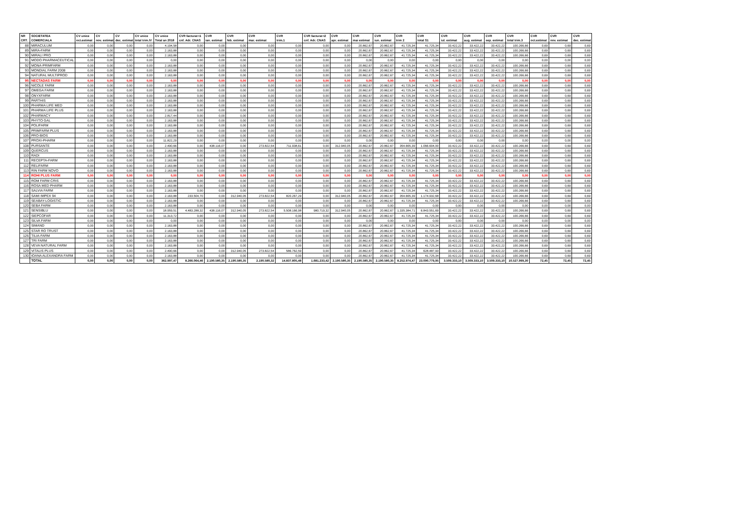| NR | SOCIETATEA | CV unice | CV | CV | CV unice | CV unice | CVR facturat t1 | CVR | CVR | CVR | CVR | CVR facturat t2 | CVR | CVR | CVR | CVR | CVR | CVR | CVR | CVR | CVR | CVR | CVR | CVR |
| --- | --- | --- | --- | --- | --- | --- | --- | --- | --- | --- | --- | --- | --- | --- | --- | --- | --- | --- | --- | --- | --- | --- | --- | --- |
| CRT. | COMERCIALA | oct.estimat | nov. estimat | dec. estimat | total trim.IV | Total an 2018 | cnf. Adr. CNAS | ian. estimat | feb. estimat | mar. estimat | trim.1 | cnf. Adr. CNAS | apr. estimat | mai estimat | iun. estimat | trim 2 | total S1 | iul. estimat | aug. estimat | sep. estimat | total trim.3 | oct.estimat | nov. estimat | dec. estimat |
| 88 | MIRACULUM | 0,00 | 0,00 | 0,00 | 0,00 | 4.194,58 | 0,00 | 0,00 | 0,00 | 0,00 | 0,00 | 0,00 | 0,00 | 20.862,67 | 20.862,67 | 41.725,34 | 41.725,34 | 33.422,22 | 33.422,22 | 33.422,22 | 100.266,66 | 0,69 | 0,69 | 0,69 |
| 89 | MIRA-FARM | 0,00 | 0,00 | 0,00 | 0,00 | 2.163,88 | 0,00 | 0,00 | 0,00 | 0,00 | 0,00 | 0,00 | 0,00 | 20.862,67 | 20.862,67 | 41.725,34 | 41.725,34 | 33.422,22 | 33.422,22 | 33.422,22 | 100.266,66 | 0,69 | 0,69 | 0,69 |
| 90 | MIRALI PRO | 0,00 | 0,00 | 0,00 | 0,00 | 2.163,88 | 0,00 | 0,00 | 0,00 | 0,00 | 0,00 | 0,00 | 0,00 | 20.862,67 | 20.862,67 | 41.725,34 | 41.725,34 | 33.422,22 | 33.422,22 | 33.422,22 | 100.266,66 | 0,69 | 0,69 | 0,69 |
| 91 | MODO PHARMACEUTICAL | 0,00 | 0,00 | 0,00 | 0,00 | 0,00 | 0,00 | 0,00 | 0,00 | 0,00 | 0,00 | 0,00 | 0,00 | 0,00 | 0,00 | 0,00 | 0,00 | 0,00 | 0,00 | 0,00 | 0,00 | 0,00 | 0,00 | 0,00 |
| 92 | MONA-PRIMFARM | 0,00 | 0,00 | 0,00 | 0,00 | 2.163,88 | 0,00 | 0,00 | 0,00 | 0,00 | 0,00 | 0,00 | 0,00 | 20.862,67 | 20.862,67 | 41.725,34 | 41.725,34 | 33.422,22 | 33.422,22 | 33.422,22 | 100.266,66 | 0,69 | 0,69 | 0,69 |
| 93 | MONDIAL FARM 2008 | 0,00 | 0,00 | 0,00 | 0,00 | 2.163,88 | 0,00 | 0,00 | 0,00 | 0,00 | 0,00 | 0,00 | 0,00 | 20.862,67 | 20.862,67 | 41.725,34 | 41.725,34 | 33.422,22 | 33.422,22 | 33.422,22 | 100.266,66 | 0,69 | 0,69 | 0,69 |
| 94 | NATURAL MULTIPROD | 0,00 | 0,00 | 0,00 | 0,00 | 2.163,88 | 0,00 | 0,00 | 0,00 | 0,00 | 0,00 | 0,00 | 0,00 | 20.862,67 | 20.862,67 | 41.725,34 | 41.725,34 | 33.422,22 | 33.422,22 | 33.422,22 | 100.266,66 | 0,69 | 0,69 | 0,69 |
| 95 | NECTADAS FARM | 0,00 | 0,00 | 0,00 | 0,00 | 0,00 | 0,00 | 0,00 | 0,00 | 0,00 | 0,00 | 0,00 | 0,00 | 0,00 | 0,00 | 0,00 | 0,00 | 0,00 | 0,00 | 0,00 | 0,00 | 0,00 | 0,00 | 0,00 |
| 96 | NICOLE FARM | 0,00 | 0,00 | 0,00 | 0,00 | 2.163,88 | 0,00 | 0,00 | 0,00 | 0,00 | 0,00 | 0,00 | 0,00 | 20.862,67 | 20.862,67 | 41.725,34 | 41.725,34 | 33.422,22 | 33.422,22 | 33.422,22 | 100.266,66 | 0,69 | 0,69 | 0,69 |
| 97 | OMEGA FARM | 0,00 | 0,00 | 0,00 | 0,00 | 2.163,88 | 0,00 | 0,00 | 0,00 | 0,00 | 0,00 | 0,00 | 0,00 | 20.862,67 | 20.862,67 | 41.725,34 | 41.725,34 | 33.422,22 | 33.422,22 | 33.422,22 | 100.266,66 | 0,69 | 0,69 | 0,69 |
| 98 | ONYXFARM | 0,00 | 0,00 | 0,00 | 0,00 | 2.163,88 | 0,00 | 0,00 | 0,00 | 0,00 | 0,00 | 0,00 | 0,00 | 20.862,67 | 20.862,67 | 41.725,34 | 41.725,34 | 33.422,22 | 33.422,22 | 33.422,22 | 100.266,66 | 0,69 | 0,69 | 0,69 |
| 99 | PARTHIS | 0,00 | 0,00 | 0,00 | 0,00 | 2.163,88 | 0,00 | 0,00 | 0,00 | 0,00 | 0,00 | 0,00 | 0,00 | 20.862,67 | 20.862,67 | 41.725,34 | 41.725,34 | 33.422,22 | 33.422,22 | 33.422,22 | 100.266,66 | 0,69 | 0,69 | 0,69 |
| 100 | PHARMA LIFE MED | 0,00 | 0,00 | 0,00 | 0,00 | 2.163,88 | 0,00 | 0,00 | 0,00 | 0,00 | 0,00 | 0,00 | 0,00 | 20.862,67 | 20.862,67 | 41.725,34 | 41.725,34 | 33.422,22 | 33.422,22 | 33.422,22 | 100.266,66 | 0,69 | 0,69 | 0,69 |
| 101 | PHARMA LIFE PLUS | 0,00 | 0,00 | 0,00 | 0,00 | 2.163,88 | 0,00 | 0,00 | 0,00 | 0,00 | 0,00 | 0,00 | 0,00 | 20.862,67 | 20.862,67 | 41.725,34 | 41.725,34 | 33.422,22 | 33.422,22 | 33.422,22 | 100.266,66 | 0,69 | 0,69 | 0,69 |
| 102 | PHARMACY | 0,00 | 0,00 | 0,00 | 0,00 | 2.817,44 | 0,00 | 0,00 | 0,00 | 0,00 | 0,00 | 0,00 | 0,00 | 20.862,67 | 20.862,67 | 41.725,34 | 41.725,34 | 33.422,22 | 33.422,22 | 33.422,22 | 100.266,66 | 0,69 | 0,69 | 0,69 |
| 103 | PHYTO GAL | 0,00 | 0,00 | 0,00 | 0,00 | 2.163,88 | 0,00 | 0,00 | 0,00 | 0,00 | 0,00 | 0,00 | 0,00 | 20.862,67 | 20.862,67 | 41.725,34 | 41.725,34 | 33.422,22 | 33.422,22 | 33.422,22 | 100.266,66 | 0,69 | 0,69 | 0,69 |
| 104 | POLIFARM | 0,00 | 0,00 | 0,00 | 0,00 | 2.163,88 | 0,00 | 0,00 | 0,00 | 0,00 | 0,00 | 0,00 | 0,00 | 20.862,67 | 20.862,67 | 41.725,34 | 41.725,34 | 33.422,22 | 33.422,22 | 33.422,22 | 100.266,66 | 0,69 | 0,69 | 0,69 |
| 105 | PRIMFARM PLUS | 0,00 | 0,00 | 0,00 | 0,00 | 2.163,88 | 0,00 | 0,00 | 0,00 | 0,00 | 0,00 | 0,00 | 0,00 | 20.862,67 | 20.862,67 | 41.725,34 | 41.725,34 | 33.422,22 | 33.422,22 | 33.422,22 | 100.266,66 | 0,69 | 0,69 | 0,69 |
| 106 | PRO-BIOS | 0,00 | 0,00 | 0,00 | 0,00 | 2.163,88 | 0,00 | 0,00 | 0,00 | 0,00 | 0,00 | 0,00 | 0,00 | 20.862,67 | 20.862,67 | 41.725,34 | 41.725,34 | 33.422,22 | 33.422,22 | 33.422,22 | 100.266,66 | 0,69 | 0,69 | 0,69 |
| 107 | PROXI-PHARM | 0,00 | 0,00 | 0,00 | 0,00 | 11.822,29 | 0,00 | 0,00 | 0,00 | 0,00 | 0,00 | 0,00 | 0,00 | 0,00 | 0,00 | 0,00 | 0,00 | 0,00 | 0,00 | 0,00 | 0,00 | 0,00 | 0,00 | 0,00 |
| 108 | PURSANTE | 0,00 | 0,00 | 0,00 | 0,00 | 2.490,66 | 0,00 | 438.116,07 | 0,00 | 273.822,54 | 711.938,61 | 0,00 | 312.940,05 | 20.862,67 | 20.862,67 | 354.665,39 | 1.066.604,00 | 33.422,22 | 33.422,22 | 33.422,22 | 100.266,66 | 0,69 | 0,69 | 0,69 |
| 109 | QUERCUS | 0,00 | 0,00 | 0,00 | 0,00 | 2.163,88 | 0,00 | 0,00 | 0,00 | 0,00 | 0,00 | 0,00 | 0,00 | 20.862,67 | 20.862,67 | 41.725,34 | 41.725,34 | 33.422,22 | 33.422,22 | 33.422,22 | 100.266,66 | 0,69 | 0,69 | 0,69 |
| 110 | RADI | 0,00 | 0,00 | 0,00 | 0,00 | 2.163,88 | 0,00 | 0,00 | 0,00 | 0,00 | 0,00 | 0,00 | 0,00 | 20.862,67 | 20.862,67 | 41.725,34 | 41.725,34 | 33.422,22 | 33.422,22 | 33.422,22 | 100.266,66 | 0,69 | 0,69 | 0,69 |
| 111 | RECEPTA-FARM | 0,00 | 0,00 | 0,00 | 0,00 | 2.163,88 | 0,00 | 0,00 | 0,00 | 0,00 | 0,00 | 0,00 | 0,00 | 20.862,67 | 20.862,67 | 41.725,34 | 41.725,34 | 33.422,22 | 33.422,22 | 33.422,22 | 100.266,66 | 0,69 | 0,69 | 0,69 |
| 112 | RELIFARM | 0,00 | 0,00 | 0,00 | 0,00 | 2.163,88 | 0,00 | 0,00 | 0,00 | 0,00 | 0,00 | 0,00 | 0,00 | 20.862,67 | 20.862,67 | 41.725,34 | 41.725,34 | 33.422,22 | 33.422,22 | 33.422,22 | 100.266,66 | 0,69 | 0,69 | 0,69 |
| 113 | RIN FARM NOVO | 0,00 | 0,00 | 0,00 | 0,00 | 2.163,88 | 0,00 | 0,00 | 0,00 | 0,00 | 0,00 | 0,00 | 0,00 | 20.862,67 | 20.862,67 | 41.725,34 | 41.725,34 | 33.422,22 | 33.422,22 | 33.422,22 | 100.266,66 | 0,69 | 0,69 | 0,69 |
| 114 | ROHI PLUS FARM | 0,00 | 0,00 | 0,00 | 0,00 | 0,00 | 0,00 | 0,00 | 0,00 | 0,00 | 0,00 | 0,00 | 0,00 | 0,00 | 0,00 | 0,00 | 0,00 | 0,00 | 0,00 | 0,00 | 0,00 | 0,00 | 0,00 | 0,00 |
| 115 | ROM FARM CRIS | 0,00 | 0,00 | 0,00 | 0,00 | 2.163,88 | 0,00 | 0,00 | 0,00 | 0,00 | 0,00 | 0,00 | 0,00 | 20.862,67 | 20.862,67 | 41.725,34 | 41.725,34 | 33.422,22 | 33.422,22 | 33.422,22 | 100.266,66 | 0,69 | 0,69 | 0,69 |
| 116 | ROSA MED PHARM | 0,00 | 0,00 | 0,00 | 0,00 | 2.163,88 | 0,00 | 0,00 | 0,00 | 0,00 | 0,00 | 0,00 | 0,00 | 20.862,67 | 20.862,67 | 41.725,34 | 41.725,34 | 33.422,22 | 33.422,22 | 33.422,22 | 100.266,66 | 0,69 | 0,69 | 0,69 |
| 117 | SALVIA FARM | 0,00 | 0,00 | 0,00 | 0,00 | 2.163,88 | 0,00 | 0,00 | 0,00 | 0,00 | 0,00 | 0,00 | 0,00 | 20.862,67 | 20.862,67 | 41.725,34 | 41.725,34 | 33.422,22 | 33.422,22 | 33.422,22 | 100.266,66 | 0,69 | 0,69 | 0,69 |
| 118 | SAMI IMPEX 94 | 0,00 | 0,00 | 0,00 | 0,00 | 2.163,88 | 233.504,70 | 0,00 | 312.940,05 | 273.822,54 | 820.267,29 | 0,00 | 312.940,05 | 20.862,67 | 20.862,67 | 354.665,39 | 1.174.932,68 | 33.422,22 | 33.422,22 | 33.422,22 | 100.266,66 | 0,69 | 0,69 | 0,69 |
| 119 | SEABAY-LOGISTIC | 0,00 | 0,00 | 0,00 | 0,00 | 2.163,88 | 0,00 | 0,00 | 0,00 | 0,00 | 0,00 | 0,00 | 0,00 | 20.862,67 | 20.862,67 | 41.725,34 | 41.725,34 | 33.422,22 | 33.422,22 | 33.422,22 | 100.266,66 | 0,69 | 0,69 | 0,69 |
| 120 | SEBA FARM | 0,00 | 0,00 | 0,00 | 0,00 | 2.163,88 | 0,00 | 0,00 | 0,00 | 0,00 | 0,00 | 0,00 | 0,00 | 0,00 | 0,00 | 0,00 | 0,00 | 0,00 | 0,00 | 0,00 | 0,00 | 0,00 | 0,00 | 0,00 |
| 121 | SENSIBLU | 0,00 | 0,00 | 0,00 | 0,00 | 18.959,51 | 4.483.288,32 | 438.116,07 | 312.940,05 | 273.822,54 | 5.508.166,98 | 980.719,32 | 312.940,05 | 20.862,67 | 20.862,67 | 1.335.384,71 | 6.843.551,69 | 33.422,22 | 33.422,22 | 33.422,22 | 100.266,66 | 0,69 | 0,69 | 0,69 |
| 122 | SIEPCOFAR | 0,00 | 0,00 | 0,00 | 0,00 | 11.313,72 | 0,00 | 0,00 | 0,00 | 0,00 | 0,00 | 0,00 | 0,00 | 20.862,67 | 20.862,67 | 41.725,34 | 41.725,34 | 33.422,22 | 33.422,22 | 33.422,22 | 100.266,66 | 0,69 | 0,69 | 0,69 |
| 123 | SILVA FARM | 0,00 | 0,00 | 0,00 | 0,00 | 0,00 | 0,00 | 0,00 | 0,00 | 0,00 | 0,00 | 0,00 | 0,00 | 0,00 | 0,00 | 0,00 | 0,00 | 0,00 | 0,00 | 0,00 | 0,00 | 0,00 | 0,00 | 0,00 |
| 124 | SIMAND | 0,00 | 0,00 | 0,00 | 0,00 | 2.163,88 | 0,00 | 0,00 | 0,00 | 0,00 | 0,00 | 0,00 | 0,00 | 20.862,67 | 20.862,67 | 41.725,34 | 41.725,34 | 33.422,22 | 33.422,22 | 33.422,22 | 100.266,66 | 0,69 | 0,69 | 0,69 |
| 125 | STAR RO TRUST | 0,00 | 0,00 | 0,00 | 0,00 | 2.163,88 | 0,00 | 0,00 | 0,00 | 0,00 | 0,00 | 0,00 | 0,00 | 20.862,67 | 20.862,67 | 41.725,34 | 41.725,34 | 33.422,22 | 33.422,22 | 33.422,22 | 100.266,66 | 0,69 | 0,69 | 0,69 |
| 126 | TILIA-FARM | 0,00 | 0,00 | 0,00 | 0,00 | 2.163,88 | 0,00 | 0,00 | 0,00 | 0,00 | 0,00 | 0,00 | 0,00 | 20.862,67 | 20.862,67 | 41.725,34 | 41.725,34 | 33.422,22 | 33.422,22 | 33.422,22 | 100.266,66 | 0,69 | 0,69 | 0,69 |
| 127 | TRI FARM | 0,00 | 0,00 | 0,00 | 0,00 | 2.163,88 | 0,00 | 0,00 | 0,00 | 0,00 | 0,00 | 0,00 | 0,00 | 20.862,67 | 20.862,67 | 41.725,34 | 41.725,34 | 33.422,22 | 33.422,22 | 33.422,22 | 100.266,66 | 0,69 | 0,69 | 0,69 |
| 128 | VEVA NATURAL FARM | 0,00 | 0,00 | 0,00 | 0,00 | 2.163,88 | 0,00 | 0,00 | 0,00 | 0,00 | 0,00 | 0,00 | 0,00 | 20.862,67 | 20.862,67 | 41.725,34 | 41.725,34 | 33.422,22 | 33.422,22 | 33.422,22 | 100.266,66 | 0,69 | 0,69 | 0,69 |
| 129 | VITALIS PLUS | 0,00 | 0,00 | 0,00 | 0,00 | 2.490,66 | 0,00 | 0,00 | 312.940,05 | 273.822,54 | 586.762,59 | 0,00 | 0,00 | 20.862,67 | 20.862,67 | 41.725,34 | 628.487,93 | 33.422,22 | 33.422,22 | 33.422,22 | 100.266,66 | 0,69 | 0,69 | 0,69 |
| 130 | IOANA ALEXANDRA FARM | 0,00 | 0,00 | 0,00 | 0,00 | 2.163,88 | 0,00 | 0,00 | 0,00 | 0,00 | 0,00 | 0,00 | 0,00 | 20.862,67 | 20.862,67 | 41.725,34 | 41.725,34 | 33.422,22 | 33.422,22 | 33.422,22 | 100.266,66 | 0,69 | 0,69 | 0,69 |
| | TOTAL | 0,00 | 0,00 | 0,00 | 0,00 | 362.997,47 | 8.266.064,46 | 2.190.580,35 | 2.190.580,35 | 2.190.580,32 | 14.837.805,48 | 1.681.233,42 | 2.190.580,35 | 2.190.580,35 | 2.190.580,35 | 8.252.974,47 | 23.090.779,95 | 3.509.333,10 | 3.509.333,10 | 3.509.333,10 | 10.527.999,30 | 72,45 | 72,45 | 72,45 |